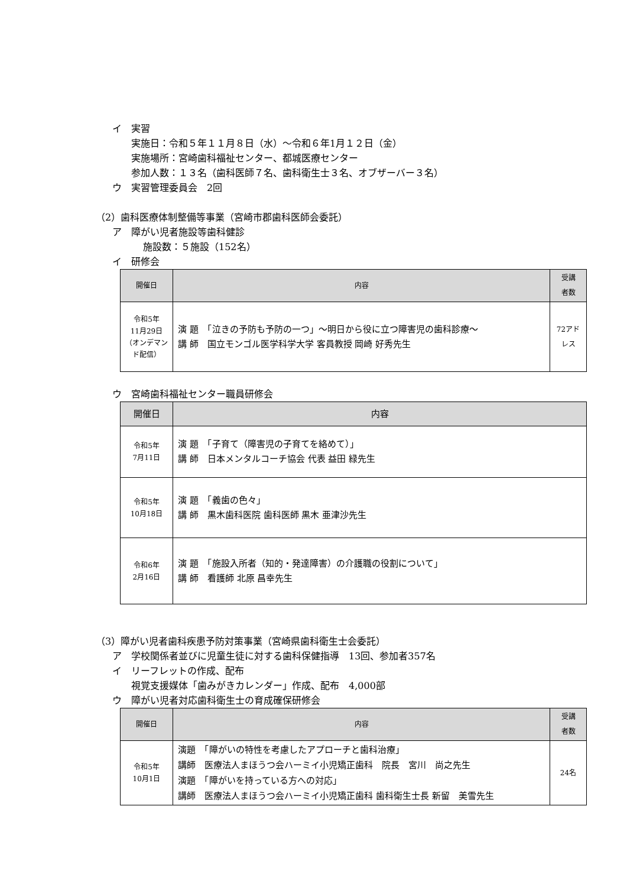イ　実習
実施日：令和５年１１月８日（水）～令和６年1月１２日（金）
実施場所：宮崎歯科福祉センター、都城医療センター
参加人数：１３名（歯科医師７名、歯科衛生士３名、オブザーバー３名）
ウ　実習管理委員会　2回
（2）歯科医療体制整備等事業（宮崎市郡歯科医師会委託）
ア　障がい児者施設等歯科健診
施設数：５施設（152名）
イ　研修会
| 開催日 | 内容 | 受講 者数 |
| --- | --- | --- |
| 令和5年 11月29日 （オンデマンド配信） | 演 題 「泣きの予防も予防の一つ」～明日から役に立つ障害児の歯科診療～ 講 師 国立モンゴル医学科学大学 客員教授 岡崎 好秀先生 | 72アドレス |
ウ　宮崎歯科福祉センター職員研修会
| 開催日 | 内容 |
| --- | --- |
| 令和5年 7月11日 | 演 題 「子育て（障害児の子育てを絡めて）」 講 師 日本メンタルコーチ協会 代表 益田 緑先生 |
| 令和5年 10月18日 | 演 題 「義歯の色々」 講 師 黒木歯科医院 歯科医師 黒木 亜津沙先生 |
| 令和6年 2月16日 | 演 題 「施設入所者（知的・発達障害）の介護職の役割について」 講 師 看護師 北原 昌幸先生 |
（3）障がい児者歯科疾患予防対策事業（宮崎県歯科衛生士会委託）
ア　学校関係者並びに児童生徒に対する歯科保健指導　13回、参加者357名
イ　リーフレットの作成、配布
視覚支援媒体「歯みがきカレンダー」作成、配布　4,000部
ウ　障がい児者対応歯科衛生士の育成確保研修会
| 開催日 | 内容 | 受講 者数 |
| --- | --- | --- |
| 令和5年 10月1日 | 演題 「障がいの特性を考慮したアプローチと歯科治療」 講師 医療法人まほうつ会ハーミイ小児矯正歯科 院長 宮川 尚之先生 演題 「障がいを持っている方への対応」 講師 医療法人まほうつ会ハーミイ小児矯正歯科 歯科衛生士長 新留 美雪先生 | 24名 |